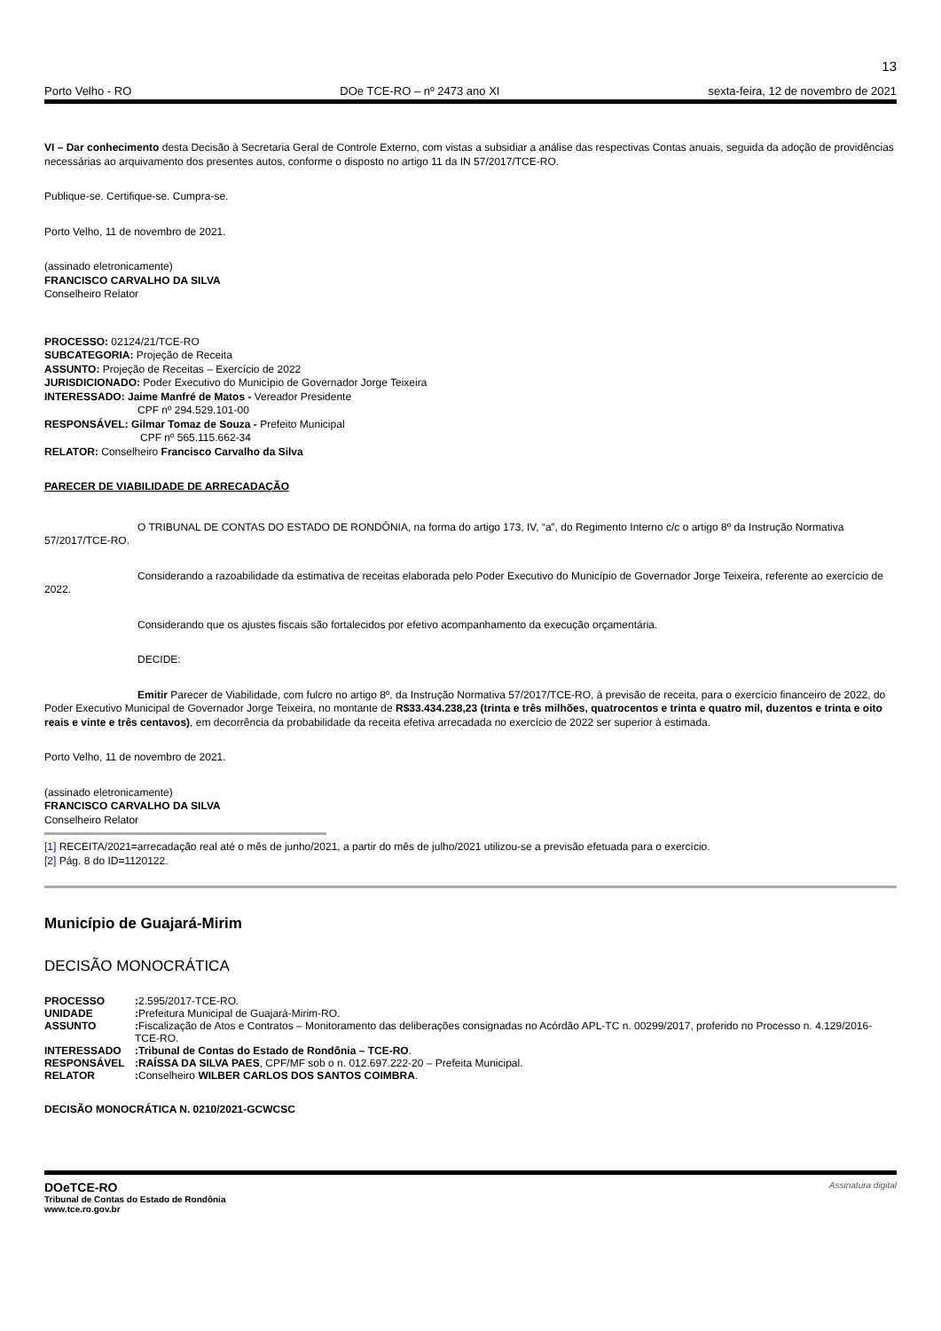13
Porto Velho - RO DOe TCE-RO – nº 2473 ano XI sexta-feira, 12 de novembro de 2021
VI – Dar conhecimento desta Decisão à Secretaria Geral de Controle Externo, com vistas a subsidiar a análise das respectivas Contas anuais, seguida da adoção de providências necessárias ao arquivamento dos presentes autos, conforme o disposto no artigo 11 da IN 57/2017/TCE-RO.
Publique-se. Certifique-se. Cumpra-se.
Porto Velho, 11 de novembro de 2021.
(assinado eletronicamente)
FRANCISCO CARVALHO DA SILVA
Conselheiro Relator
PROCESSO: 02124/21/TCE-RO
SUBCATEGORIA: Projeção de Receita
ASSUNTO: Projeção de Receitas – Exercício de 2022
JURISDICIONADO: Poder Executivo do Município de Governador Jorge Teixeira
INTERESSADO: Jaime Manfré de Matos - Vereador Presidente
CPF nº 294.529.101-00
RESPONSÁVEL: Gilmar Tomaz de Souza - Prefeito Municipal
CPF nº 565.115.662-34
RELATOR: Conselheiro Francisco Carvalho da Silva
PARECER DE VIABILIDADE DE ARRECADAÇÃO
O TRIBUNAL DE CONTAS DO ESTADO DE RONDÔNIA, na forma do artigo 173, IV, “a”, do Regimento Interno c/c o artigo 8º da Instrução Normativa 57/2017/TCE-RO.
Considerando a razoabilidade da estimativa de receitas elaborada pelo Poder Executivo do Município de Governador Jorge Teixeira, referente ao exercício de 2022.
Considerando que os ajustes fiscais são fortalecidos por efetivo acompanhamento da execução orçamentária.
DECIDE:
Emitir Parecer de Viabilidade, com fulcro no artigo 8º, da Instrução Normativa 57/2017/TCE-RO, à previsão de receita, para o exercício financeiro de 2022, do Poder Executivo Municipal de Governador Jorge Teixeira, no montante de R$33.434.238,23 (trinta e três milhões, quatrocentos e trinta e quatro mil, duzentos e trinta e oito reais e vinte e três centavos), em decorrência da probabilidade da receita efetiva arrecadada no exercício de 2022 ser superior à estimada.
Porto Velho, 11 de novembro de 2021.
(assinado eletronicamente)
FRANCISCO CARVALHO DA SILVA
Conselheiro Relator
[1] RECEITA/2021=arrecadação real até o mês de junho/2021, a partir do mês de julho/2021 utilizou-se a previsão efetuada para o exercício.
[2] Pág. 8 do ID=1120122.
Município de Guajará-Mirim
DECISÃO MONOCRÁTICA
PROCESSO: 2.595/2017-TCE-RO.
UNIDADE: Prefeitura Municipal de Guajará-Mirim-RO.
ASSUNTO: Fiscalização de Atos e Contratos – Monitoramento das deliberações consignadas no Acórdão APL-TC n. 00299/2017, proferido no Processo n. 4.129/2016-TCE-RO.
INTERESSADO:Tribunal de Contas do Estado de Rondônia – TCE-RO.
RESPONSÁVEL:RAÍSSA DA SILVA PAES, CPF/MF sob o n. 012.697.222-20 – Prefeita Municipal.
RELATOR: Conselheiro WILBER CARLOS DOS SANTOS COIMBRA.
DECISÃO MONOCRÁTICA N. 0210/2021-GCWCSC
DOeTCE-RO
Tribunal de Contas do Estado de Rondônia
www.tce.ro.gov.br
Assinatura digital